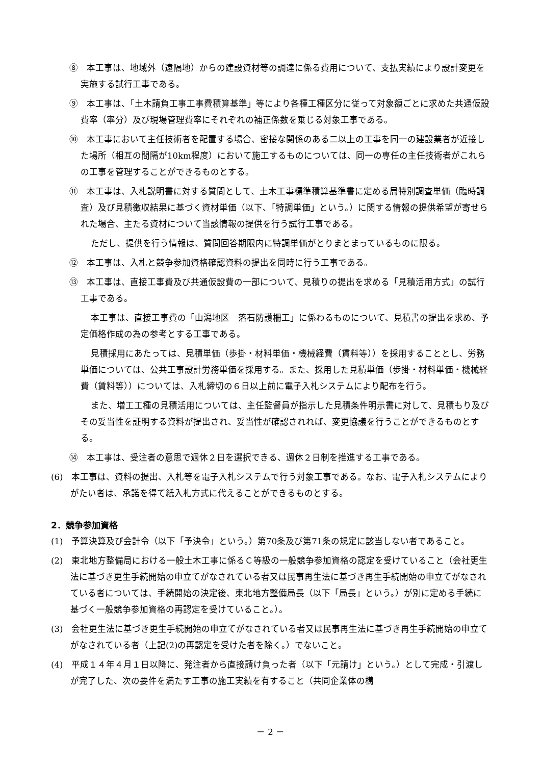⑧　本工事は、地域外（遠隔地）からの建設資材等の調達に係る費用について、支払実績により設計変更を実施する試行工事である。
⑨　本工事は、「土木請負工事工事費積算基準」等により各種工種区分に従って対象額ごとに求めた共通仮設費率（率分）及び現場管理費率にそれぞれの補正係数を乗じる対象工事である。
⑩　本工事において主任技術者を配置する場合、密接な関係のある二以上の工事を同一の建設業者が近接した場所（相互の間隔が10km程度）において施工するものについては、同一の専任の主任技術者がこれらの工事を管理することができるものとする。
⑪　本工事は、入札説明書に対する質問として、土木工事標準積算基準書に定める局特別調査単価（臨時調査）及び見積徴収結果に基づく資材単価（以下、「特調単価」という。）に関する情報の提供希望が寄せられた場合、主たる資材について当該情報の提供を行う試行工事である。
ただし、提供を行う情報は、質問回答期限内に特調単価がとりまとまっているものに限る。
⑫　本工事は、入札と競争参加資格確認資料の提出を同時に行う工事である。
⑬　本工事は、直接工事費及び共通仮設費の一部について、見積りの提出を求める「見積活用方式」の試行工事である。
本工事は、直接工事費の「山潟地区　落石防護柵工」に係わるものについて、見積書の提出を求め、予定価格作成の為の参考とする工事である。
見積採用にあたっては、見積単価（歩掛・材料単価・機械経費（賃料等））を採用することとし、労務単価については、公共工事設計労務単価を採用する。また、採用した見積単価（歩掛・材料単価・機械経費（賃料等））については、入札締切の６日以上前に電子入札システムにより配布を行う。
また、増工工種の見積活用については、主任監督員が指示した見積条件明示書に対して、見積もり及びその妥当性を証明する資料が提出され、妥当性が確認されれば、変更協議を行うことができるものとする。
⑭　本工事は、受注者の意思で週休２日を選択できる、週休２日制を推進する工事である。
(6)　本工事は、資料の提出、入札等を電子入札システムで行う対象工事である。なお、電子入札システムによりがたい者は、承諾を得て紙入札方式に代えることができるものとする。
2．競争参加資格
(1)　予算決算及び会計令（以下「予決令」という。）第70条及び第71条の規定に該当しない者であること。
(2)　東北地方整備局における一般土木工事に係るＣ等級の一般競争参加資格の認定を受けていること（会社更生法に基づき更生手続開始の申立てがなされている者又は民事再生法に基づき再生手続開始の申立てがなされている者については、手続開始の決定後、東北地方整備局長（以下「局長」という。）が別に定める手続に基づく一般競争参加資格の再認定を受けていること。）。
(3)　会社更生法に基づき更生手続開始の申立てがなされている者又は民事再生法に基づき再生手続開始の申立てがなされている者（上記(2)の再認定を受けた者を除く。）でないこと。
(4)　平成１４年４月１日以降に、発注者から直接請け負った者（以下「元請け」という。）として完成・引渡しが完了した、次の要件を満たす工事の施工実績を有すること（共同企業体の構
－ 2 －